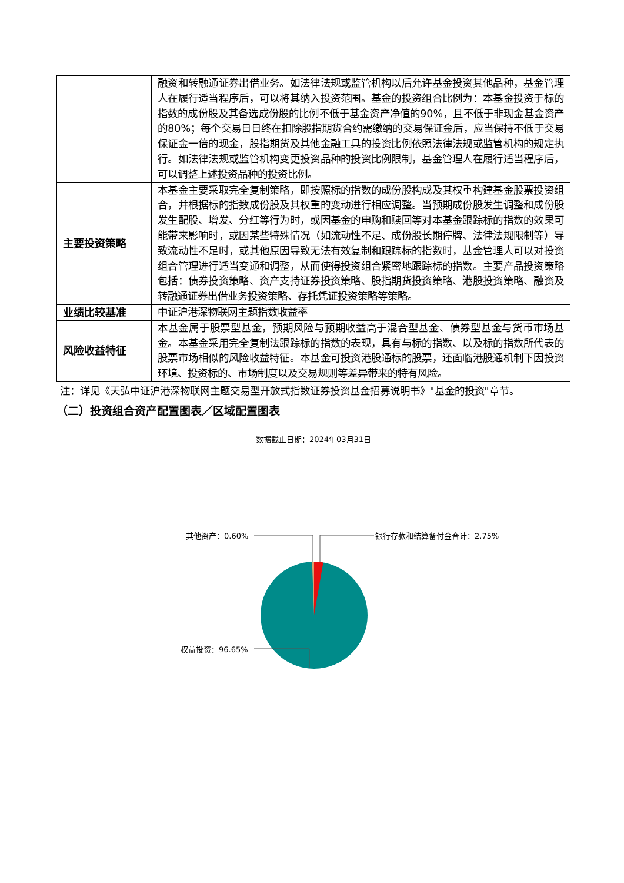| | 融资和转融通证券出借业务。如法律法规或监管机构以后允许基金投资其他品种，基金管理人在履行适当程序后，可以将其纳入投资范围。基金的投资组合比例为：本基金投资于标的指数的成份股及其备选成份股的比例不低于基金资产净值的90%，且不低于非现金基金资产的80%；每个交易日日终在扣除股指期货合约需缴纳的交易保证金后，应当保持不低于交易保证金一倍的现金，股指期货及其他金融工具的投资比例依照法律法规或监管机构的规定执行。如法律法规或监管机构变更投资品种的投资比例限制，基金管理人在履行适当程序后，可以调整上述投资品种的投资比例。 |
| 主要投资策略 | 本基金主要采取完全复制策略，即按照标的指数的成份股构成及其权重构建基金股票投资组合，并根据标的指数成份股及其权重的变动进行相应调整。当预期成份股发生调整和成份股发生配股、增发、分红等行为时，或因基金的申购和赎回等对本基金跟踪标的指数的效果可能带来影响时，或因某些特殊情况（如流动性不足、成份股长期停牌、法律法规限制等）导致流动性不足时，或其他原因导致无法有效复制和跟踪标的指数时，基金管理人可以对投资组合管理进行适当变通和调整，从而使得投资组合紧密地跟踪标的指数。主要产品投资策略包括：债券投资策略、资产支持证券投资策略、股指期货投资策略、港股投资策略、融资及转融通证券出借业务投资策略、存托凭证投资策略等策略。 |
| 业绩比较基准 | 中证沪港深物联网主题指数收益率 |
| 风险收益特征 | 本基金属于股票型基金，预期风险与预期收益高于混合型基金、债券型基金与货币市场基金。本基金采用完全复制法跟踪标的指数的表现，具有与标的指数、以及标的指数所代表的股票市场相似的风险收益特征。本基金可投资港股通标的股票，还面临港股通机制下因投资环境、投资标的、市场制度以及交易规则等差异带来的特有风险。 |
注：详见《天弘中证沪港深物联网主题交易型开放式指数证券投资基金招募说明书》"基金的投资"章节。
（二）投资组合资产配置图表／区域配置图表
数据截止日期：2024年03月31日
其他资产：0.60% 银行存款和结算备付金合计：2.75%
权益投资：96.65%